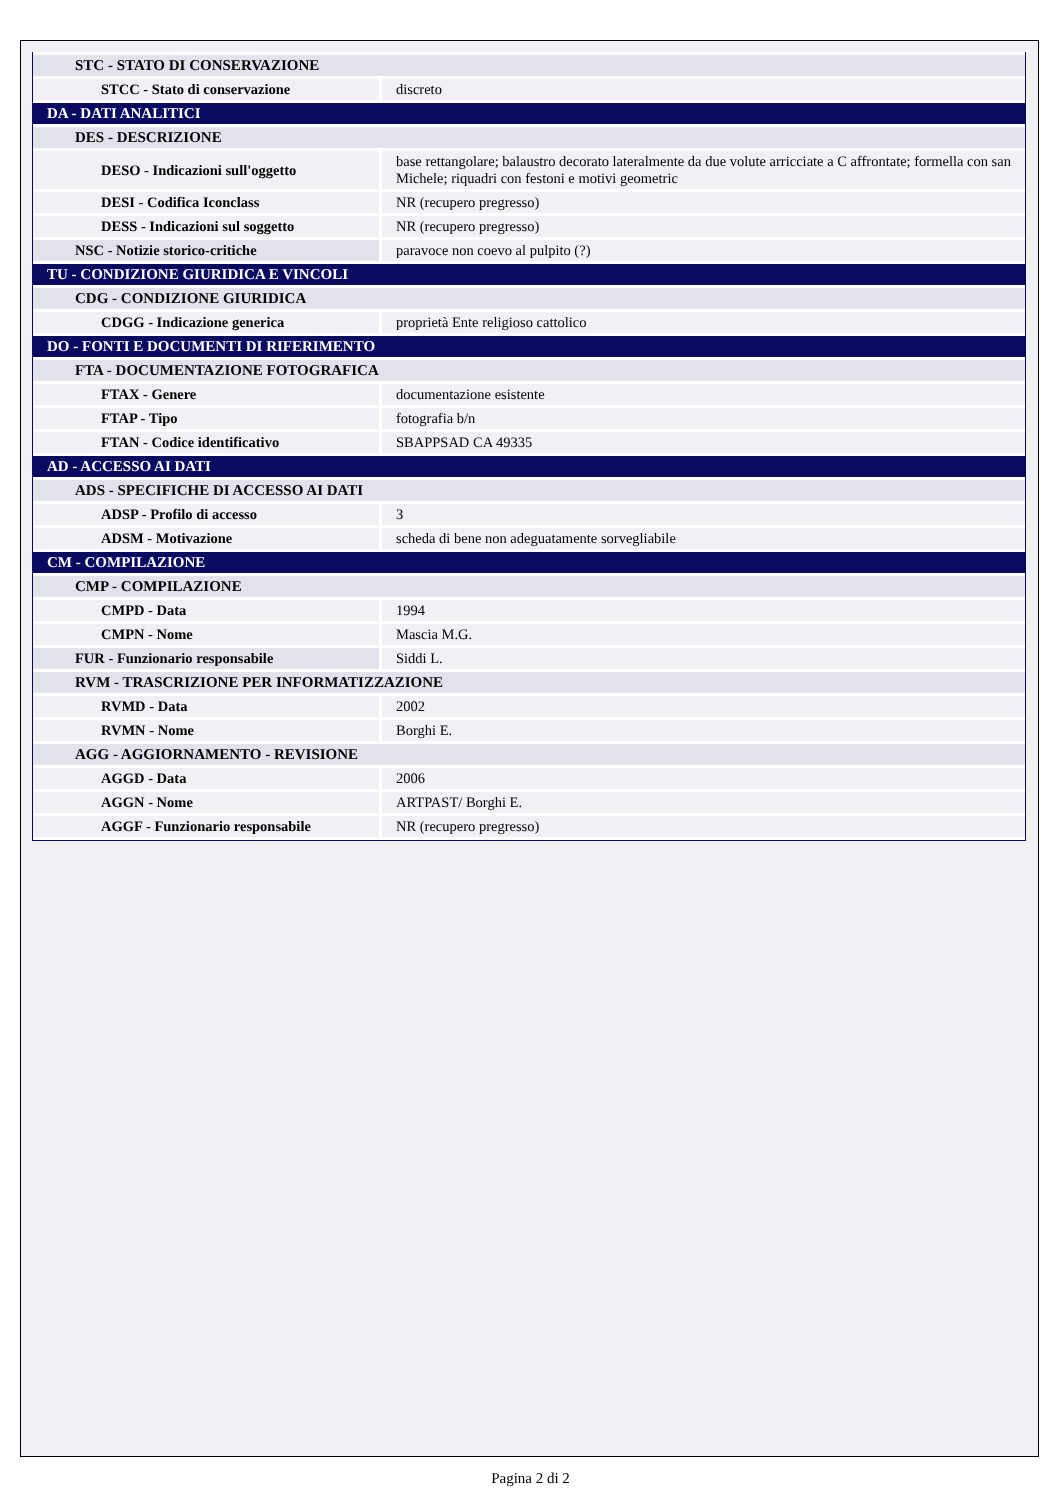| STC - STATO DI CONSERVAZIONE | |
| STCC - Stato di conservazione | discreto |
| DA - DATI ANALITICI | |
| DES - DESCRIZIONE | |
| DESO - Indicazioni sull'oggetto | base rettangolare; balaustro decorato lateralmente da due volute arricciate a C affrontate; formella con san Michele; riquadri con festoni e motivi geometric |
| DESI - Codifica Iconclass | NR (recupero pregresso) |
| DESS - Indicazioni sul soggetto | NR (recupero pregresso) |
| NSC - Notizie storico-critiche | paravoce non coevo al pulpito (?) |
| TU - CONDIZIONE GIURIDICA E VINCOLI | |
| CDG - CONDIZIONE GIURIDICA | |
| CDGG - Indicazione generica | proprietà Ente religioso cattolico |
| DO - FONTI E DOCUMENTI DI RIFERIMENTO | |
| FTA - DOCUMENTAZIONE FOTOGRAFICA | |
| FTAX - Genere | documentazione esistente |
| FTAP - Tipo | fotografia b/n |
| FTAN - Codice identificativo | SBAPPSAD CA 49335 |
| AD - ACCESSO AI DATI | |
| ADS - SPECIFICHE DI ACCESSO AI DATI | |
| ADSP - Profilo di accesso | 3 |
| ADSM - Motivazione | scheda di bene non adeguatamente sorvegliabile |
| CM - COMPILAZIONE | |
| CMP - COMPILAZIONE | |
| CMPD - Data | 1994 |
| CMPN - Nome | Mascia M.G. |
| FUR - Funzionario responsabile | Siddi L. |
| RVM - TRASCRIZIONE PER INFORMATIZZAZIONE | |
| RVMD - Data | 2002 |
| RVMN - Nome | Borghi E. |
| AGG - AGGIORNAMENTO - REVISIONE | |
| AGGD - Data | 2006 |
| AGGN - Nome | ARTPAST/ Borghi E. |
| AGGF - Funzionario responsabile | NR (recupero pregresso) |
Pagina 2 di 2